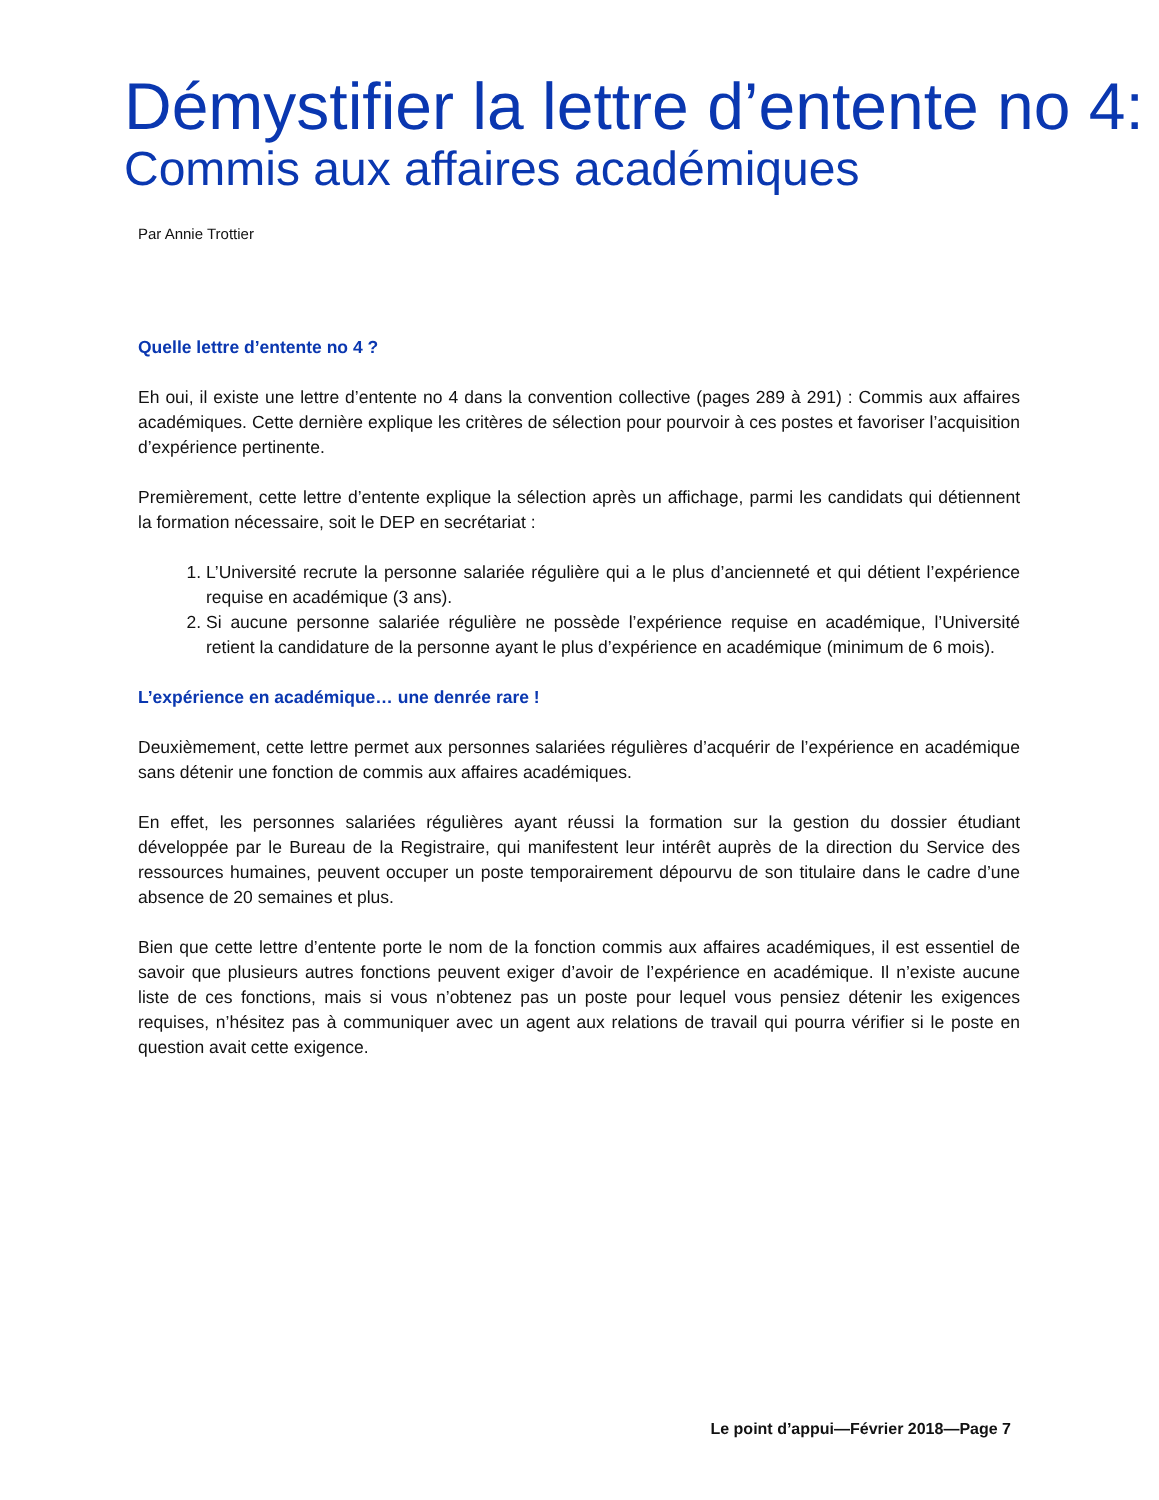Démystifier la lettre d’entente no 4:
Commis aux affaires académiques
Par Annie Trottier
Quelle lettre d’entente no 4 ?
Eh oui, il existe une lettre d’entente no 4 dans la convention collective (pages 289 à 291) : Commis aux affaires académiques. Cette dernière explique les critères de sélection pour pourvoir à ces postes et favoriser l’acquisition d’expérience pertinente.
Premièrement, cette lettre d’entente explique la sélection après un affichage, parmi les candidats qui détiennent la formation nécessaire, soit le DEP en secrétariat :
1. L’Université recrute la personne salariée régulière qui a le plus d’ancienneté et qui détient l’expérience requise en académique (3 ans).
2. Si aucune personne salariée régulière ne possède l’expérience requise en académique, l’Université retient la candidature de la personne ayant le plus d’expérience en académique (minimum de 6 mois).
L’expérience en académique… une denrée rare !
Deuxièmement, cette lettre permet aux personnes salariées régulières d’acquérir de l’expérience en académique sans détenir une fonction de commis aux affaires académiques.
En effet, les personnes salariées régulières ayant réussi la formation sur la gestion du dossier étudiant développée par le Bureau de la Registraire, qui manifestent leur intérêt auprès de la direction du Service des ressources humaines, peuvent occuper un poste temporairement dépourvu de son titulaire dans le cadre d’une absence de 20 semaines et plus.
Bien que cette lettre d’entente porte le nom de la fonction commis aux affaires académiques, il est essentiel de savoir que plusieurs autres fonctions peuvent exiger d’avoir de l’expérience en académique. Il n’existe aucune liste de ces fonctions, mais si vous n’obtenez pas un poste pour lequel vous pensiez détenir les exigences requises, n’hésitez pas à communiquer avec un agent aux relations de travail qui pourra vérifier si le poste en question avait cette exigence.
Le point d’appui—Février 2018—Page 7